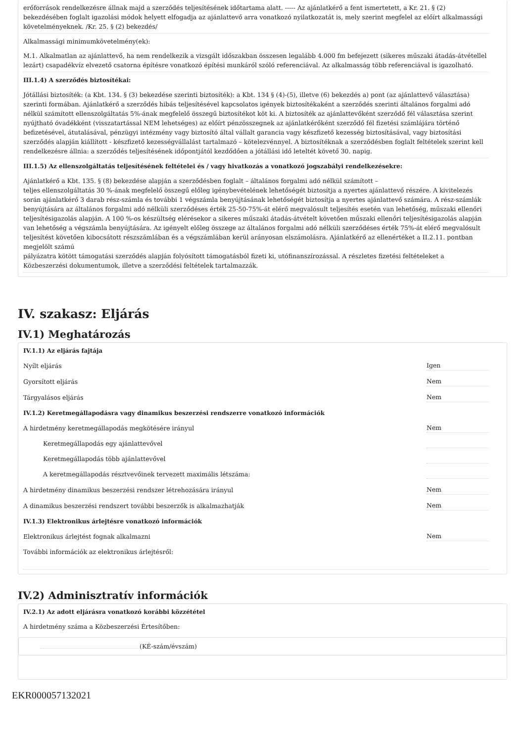erőforrások rendelkezésre állnak majd a szerződés teljesítésének időtartama alatt. ----- Az ajánlatkérő a fent ismertetett, a Kr. 21. § (2) bekezdésében foglalt igazolási módok helyett elfogadja az ajánlattevő arra vonatkozó nyilatkozatát is, mely szerint megfelel az előírt alkalmassági követelményeknek. /Kr. 25. § (2) bekezdés/
Alkalmassági minimumkövetelmény(ek):
M.1. Alkalmatlan az ajánlattevő, ha nem rendelkezik a vizsgált időszakban összesen legalább 4.000 fm befejezett (sikeres műszaki átadás-átvétellel lezárt) csapadékvíz elvezető csatorna építésre vonatkozó építési munkáról szóló referenciával. Az alkalmasság több referenciával is igazolható.
III.1.4) A szerződés biztosítékai:
Jótállási biztosíték: (a Kbt. 134. § (3) bekezdése szerinti biztosíték): a Kbt. 134 § (4)-(5), illetve (6) bekezdés a) pont (az ajánlattevő választása) szerinti formában. Ajánlatkérő a szerződés hibás teljesítésével kapcsolatos igények biztosítékaként a szerződés szerinti általános forgalmi adó nélkül számított ellenszolgáltatás 5%-ának megfelelő összegű biztosítékot köt ki. A biztosíték az ajánlattevőként szerződő fél választása szerint nyújtható óvadékként (visszatartással NEM lehetséges) az előírt pénzösszegnek az ajánlatkérőként szerződő fél fizetési számlájára történő befizetésével, átutalásával, pénzügyi intézmény vagy biztosító által vállalt garancia vagy készfizető kezesség biztosításával, vagy biztosítási szerződés alapján kiállított - készfizető kezességvállalást tartalmazó – kötelezvénnyel. A biztosítéknak a szerződésben foglalt feltételek szerint kell rendelkezésre állnia: a szerződés teljesítésének időpontjától kezdődően a jótállási idő leteltét követő 30. napig.
III.1.5) Az ellenszolgáltatás teljesítésének feltételei és / vagy hivatkozás a vonatkozó jogszabályi rendelkezésekre:
Ajánlatkérő a Kbt. 135. § (8) bekezdése alapján a szerződésben foglalt – általános forgalmi adó nélkül számított –
teljes ellenszolgáltatás 30 %-ának megfelelő összegű előleg igénybevételének lehetőségét biztosítja a nyertes ajánlattevő részére. A kivitelezés során ajánlatkérő 3 darab rész-számla és további 1 végszámla benyújtásának lehetőségét biztosítja a nyertes ajánlattevő számára. A rész-számlák benyújtására az általános forgalmi adó nélküli szerződéses érték 25-50-75%-át elérő megvalósult teljesítés esetén van lehetőség, műszaki ellenőri teljesítésigazolás alapján. A 100 %-os készültség elérésekor a sikeres műszaki átadás-átvételt követően műszaki ellenőri teljesítésigazolás alapján van lehetőség a végszámla benyújtására. Az igényelt előleg összege az általános forgalmi adó nélküli szerződéses érték 75%-át elérő megvalósult teljesítést követően kibocsátott részszámlában és a végszámlában kerül arányosan elszámolásra. Ajánlatkérő az ellenértéket a II.2.11. pontban megjelölt számú
pályázatra kötött támogatási szerződés alapján folyósított támogatásból fizeti ki, utófinanszírozással. A részletes fizetési feltételeket a Közbeszerzési dokumentumok, illetve a szerződési feltételek tartalmazzák.
IV. szakasz: Eljárás
IV.1) Meghatározás
IV.1.1) Az eljárás fajtája
Nyílt eljárás Igen
Gyorsított eljárás Nem
Tárgyalásos eljárás Nem
IV.1.2) Keretmegállapodásra vagy dinamikus beszerzési rendszerre vonatkozó információk
A hirdetmény keretmegállapodás megkötésére irányul Nem
Keretmegállapodás egy ajánlattevővel
Keretmegállapodás több ajánlattevővel
A keretmegállapodás résztvevőinek tervezett maximális létszáma:
A hirdetmény dinamikus beszerzési rendszer létrehozására irányul Nem
A dinamikus beszerzési rendszert további beszerzők is alkalmazhatják Nem
IV.1.3) Elektronikus árlejtésre vonatkozó információk
Elektronikus árlejtést fognak alkalmazni Nem
További információk az elektronikus árlejtésről:
IV.2) Adminisztratív információk
IV.2.1) Az adott eljárásra vonatkozó korábbi közzététel
A hirdetmény száma a Közbeszerzési Értesítőben:
(KÉ-szám/évszám)
EKR000057132021